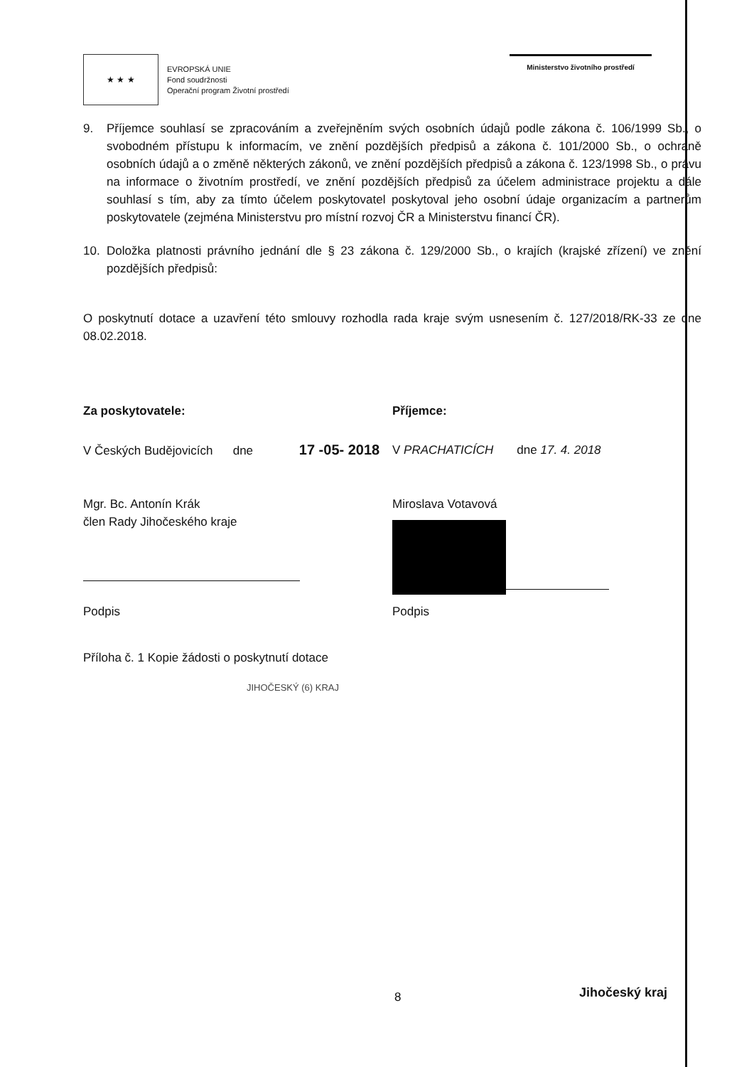★ ★ ★
EVROPSKÁ UNIE
Fond soudržnosti
Operační program Životní prostředí
Ministerstvo životního prostředí
9. Příjemce souhlasí se zpracováním a zveřejněním svých osobních údajů podle zákona č. 106/1999 Sb., o svobodném přístupu k informacím, ve znění pozdějších předpisů a zákona č. 101/2000 Sb., o ochraně osobních údajů a o změně některých zákonů, ve znění pozdějších předpisů a zákona č. 123/1998 Sb., o právu na informace o životním prostředí, ve znění pozdějších předpisů za účelem administrace projektu a dále souhlasí s tím, aby za tímto účelem poskytovatel poskytoval jeho osobní údaje organizacím a partnerům poskytovatele (zejména Ministerstvu pro místní rozvoj ČR a Ministerstvu financí ČR).
10. Doložka platnosti právního jednání dle § 23 zákona č. 129/2000 Sb., o krajích (krajské zřízení) ve znění pozdějších předpisů:
O poskytnutí dotace a uzavření této smlouvy rozhodla rada kraje svým usnesením č. 127/2018/RK-33 ze dne 08.02.2018.
Za poskytovatele: Příjemce:
V Českých Budějovicích dne 17 -05- 2018
V PRACHATICÍCH dne 17. 4. 2018
Mgr. Bc. Antonín Krák
člen Rady Jihočeského kraje
Miroslava Votavová
Podpis Podpis
Příloha č. 1 Kopie žádosti o poskytnutí dotace
JIHOČESKÝ (6) KRAJ
8 Jihočeský kraj